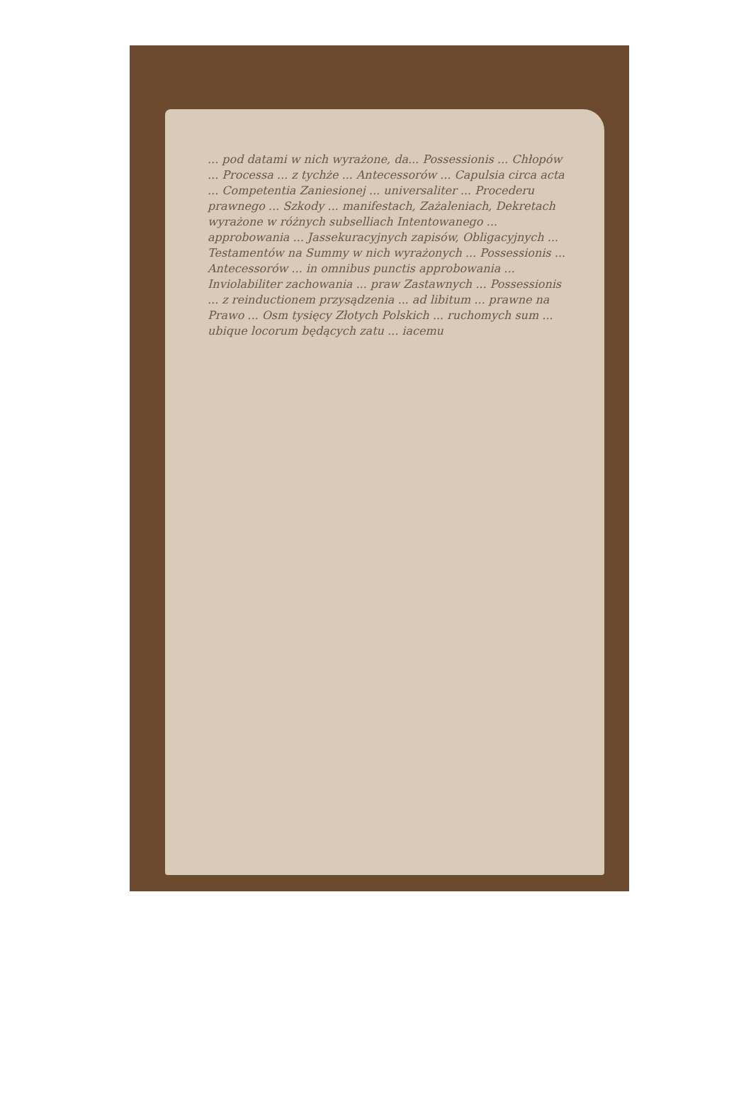... pod datami w nich wyrażone, da... Possessionis ... Chłopów ... Processa ... z tychże ... Antecessorów ... Capulsia circa acta ... Competentia Zaniesionej ... universaliter ... Procederu prawnego ... Szkody ... manifestach, Zażaleniach, Dekretach wyrażone w różnych subselliach Intentowanego ... approbowania ... Jassekuracyjnych zapisów, Obligacyjnych ... Testamentów na Summy w nich wyrażonych ... Possessionis ... Antecessorów ... in omnibus punctis approbowania ... Inviolabiliter zachowania ... praw Zastawnych ... Possessionis ... z reinductionem przysądzenia ... ad libitum ... prawne na Prawo ... Osm tysięcy Złotych Polskich ... ruchomych sum ... ubique locorum będących zatu ... iacemu